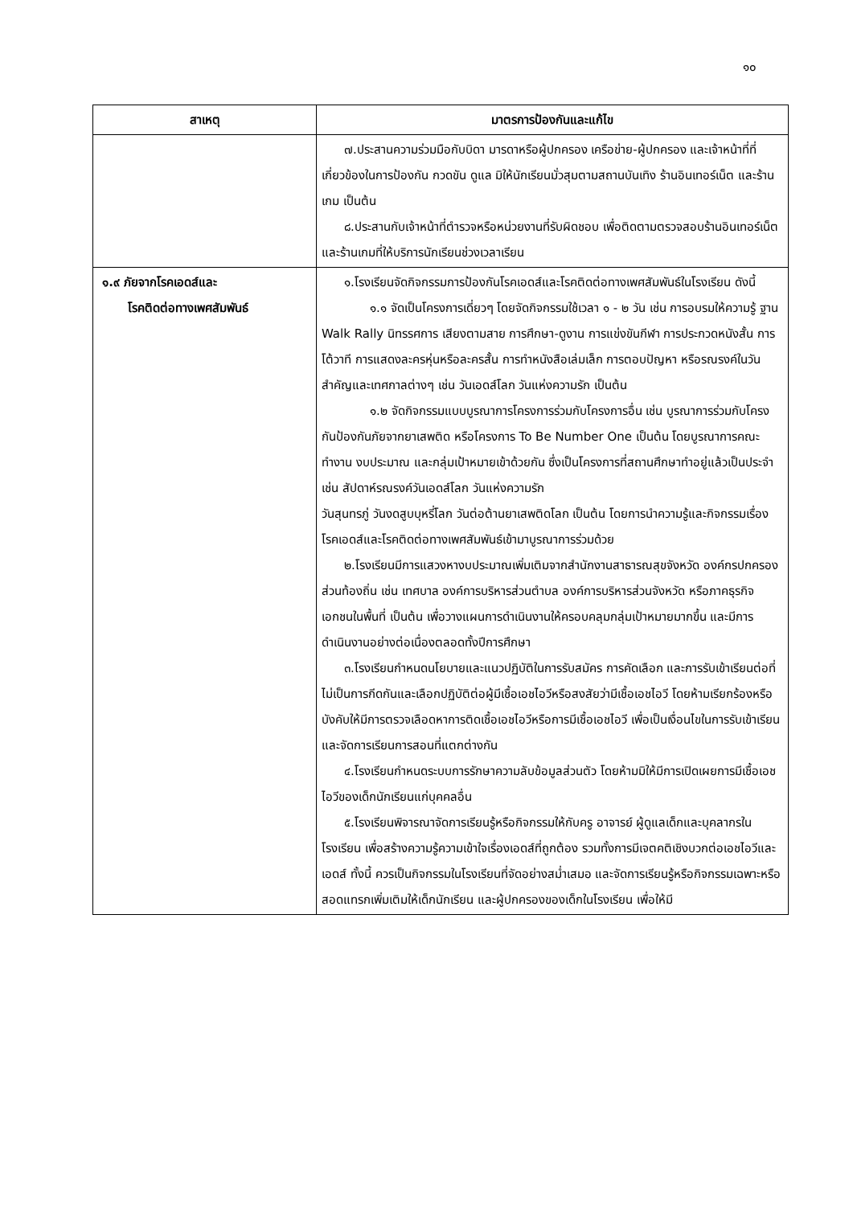๑๐
| สาเหตุ | มาตรการป้องกันและแก้ไข |
| --- | --- |
| | ๗.ประสานความร่วมมือกับบิดา มารดาหรือผู้ปกครอง เครือข่าย-ผู้ปกครอง และเจ้าหน้าที่ที่เกี่ยวข้องในการป้องกัน กวดขัน ดูแล มิให้นักเรียนมั่วสุมตามสถานบันเทิง ร้านอินเทอร์เน็ต และร้านเกม เป็นต้น ๘.ประสานกับเจ้าหน้าที่ตำรวจหรือหน่วยงานที่รับผิดชอบ เพื่อติดตามตรวจสอบร้านอินเทอร์เน็ต และร้านเกมที่ให้บริการนักเรียนช่วงเวลาเรียน |
| ๑.๙ ภัยจากโรคเอดส์และ โรคติดต่อทางเพศสัมพันธ์ | ๑.โรงเรียนจัดกิจกรรมการป้องกันโรคเอดส์และโรคติดต่อทางเพศสัมพันธ์ในโรงเรียน ดังนี้ ๑.๑ จัดเป็นโครงการเดี่ยวๆ โดยจัดกิจกรรมใช้เวลา ๑ - ๒ วัน เช่น การอบรมให้ความรู้ ฐาน Walk Rally นิทรรศการ เสียงตามสาย การศึกษา-ดูงาน การแข่งขันกีฬา การประกวดหนังสั้น การโต้วาที การแสดงละครหุ่นหรือละครสั้น การทำหนังสือเล่มเล็ก การตอบปัญหา หรือรณรงค์ในวันสำคัญและเทศกาลต่างๆ เช่น วันเอดส์โลก วันแห่งความรัก เป็นต้น ๑.๒ จัดกิจกรรมแบบบูรณาการโครงการร่วมกับโครงการอื่น เช่น บูรณาการร่วมกับโครงกันป้องกันภัยจากยาเสพติด หรือโครงการ To Be Number One เป็นต้น โดยบูรณาการคณะทำงาน งบประมาณ และกลุ่มเป้าหมายเข้าด้วยกัน ซึ่งเป็นโครงการที่สถานศึกษาทำอยู่แล้วเป็นประจำ เช่น สัปดาห์รณรงค์วันเอดส์โลก วันแห่งความรัก วันสุนทรภู่ วันงดสูบบุหรี่โลก วันต่อต้านยาเสพติดโลก เป็นต้น โดยการนำความรู้และกิจกรรมเรื่องโรคเอดส์และโรคติดต่อทางเพศสัมพันธ์เข้ามาบูรณาการร่วมด้วย ๒.โรงเรียนมีการแสวงหางบประมาณเพิ่มเติมจากสำนักงานสาธารณสุขจังหวัด องค์กรปกครองส่วนท้องถิ่น เช่น เทศบาล องค์การบริหารส่วนตำบล องค์การบริหารส่วนจังหวัด หรือภาคธุรกิจเอกชนในพื้นที่ เป็นต้น เพื่อวางแผนการดำเนินงานให้ครอบคลุมกลุ่มเป้าหมายมากขึ้น และมีการดำเนินงานอย่างต่อเนื่องตลอดทั้งปีการศึกษา ๓.โรงเรียนกำหนดนโยบายและแนวปฏิบัติในการรับสมัคร การคัดเลือก และการรับเข้าเรียนต่อที่ไม่เป็นการกีดกันและเลือกปฏิบัติต่อผู้มีเชื้อเอชไอวีหรือสงสัยว่ามีเชื้อเอชไอวี โดยห้ามเรียกร้องหรือบังคับให้มีการตรวจเลือดหาการติดเชื้อเอชไอวีหรือการมีเชื้อเอชไอวี เพื่อเป็นเงื่อนไขในการรับเข้าเรียน และจัดการเรียนการสอนที่แตกต่างกัน ๔.โรงเรียนกำหนดระบบการรักษาความลับข้อมูลส่วนตัว โดยห้ามมิให้มีการเปิดเผยการมีเชื้อเอชไอวีของเด็กนักเรียนแก่บุคคลอื่น ๕.โรงเรียนพิจารณาจัดการเรียนรู้หรือกิจกรรมให้กับครู อาจารย์ ผู้ดูแลเด็กและบุคลากรในโรงเรียน เพื่อสร้างความรู้ความเข้าใจเรื่องเอดส์ที่ถูกต้อง รวมทั้งการมีเจตคติเชิงบวกต่อเอชไอวีและเอดส์ ทั้งนี้ ควรเป็นกิจกรรมในโรงเรียนที่จัดอย่างสม่ำเสมอ และจัดการเรียนรู้หรือกิจกรรมเฉพาะหรือสอดแทรกเพิ่มเติมให้เด็กนักเรียน และผู้ปกครองของเด็กในโรงเรียน เพื่อให้มี |